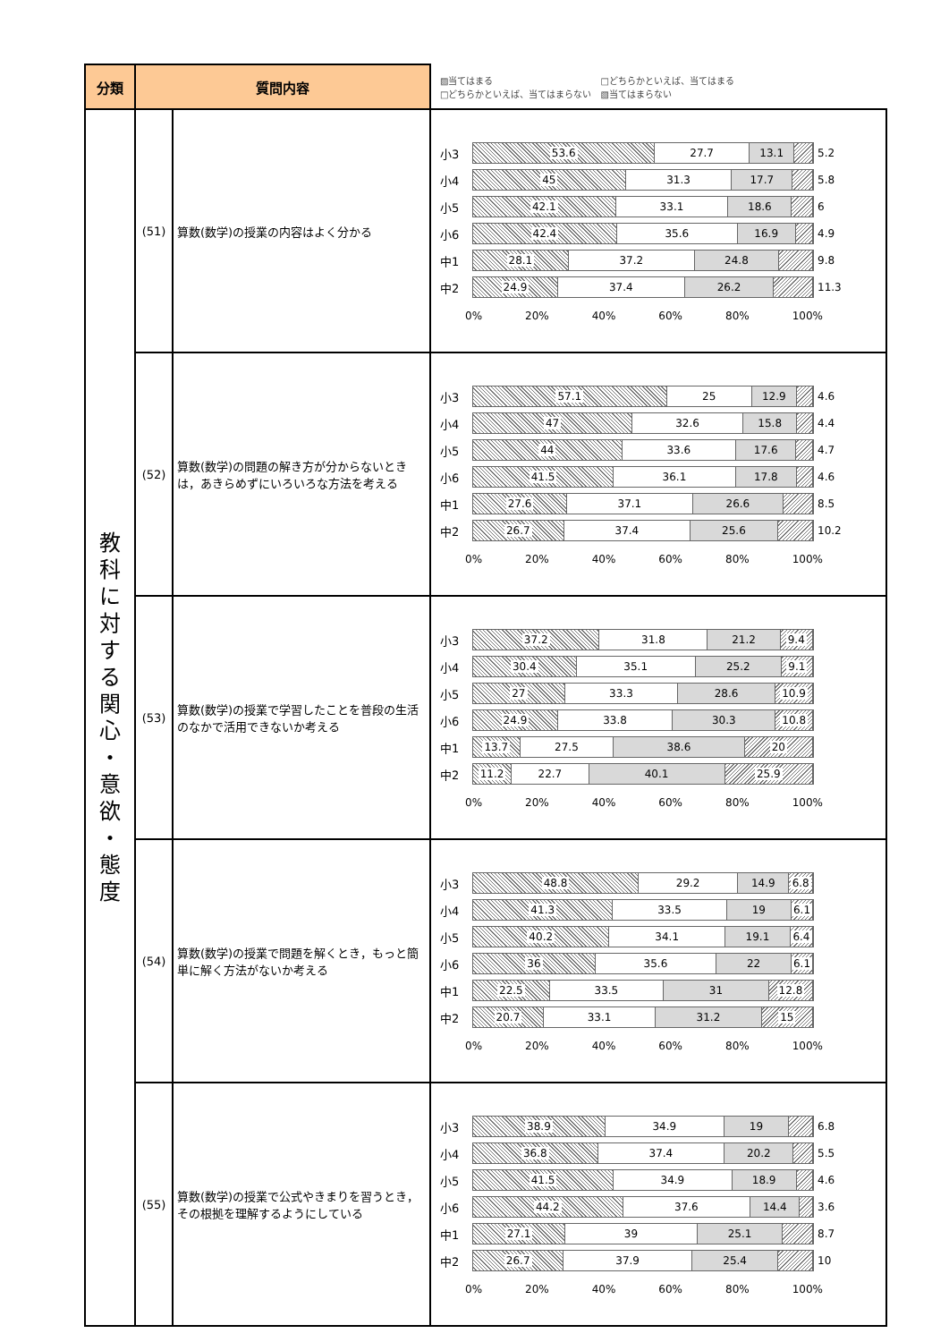| 分類 | 質問内容 | | ▨当てはまる □どちらかといえば、当てはまる □どちらかといえば、当てはまらない ▧当てはまらない |
| 教 科 に 対 す る 関 心 ・ 意 欲 ・ 態 度 | (51) | 算数(数学)の授業の内容はよく分かる | 小3 53.6 27.7 13.1 5.2 小4 45 31.3 17.7 5.8 小5 42.1 33.1 18.6 6 小6 42.4 35.6 16.9 4.9 中1 28.1 37.2 24.8 9.8 中2 24.9 37.4 26.2 11.3 0% 20% 40% 60% 80% 100% |
| | (52) | 算数(数学)の問題の解き方が分からないときは，あきらめずにいろいろな方法を考える | 小3 57.1 25 12.9 4.6 小4 47 32.6 15.8 4.4 小5 44 33.6 17.6 4.7 小6 41.5 36.1 17.8 4.6 中1 27.6 37.1 26.6 8.5 中2 26.7 37.4 25.6 10.2 0% 20% 40% 60% 80% 100% |
| | (53) | 算数(数学)の授業で学習したことを普段の生活のなかで活用できないか考える | 小3 37.2 31.8 21.2 9.4 小4 30.4 35.1 25.2 9.1 小5 27 33.3 28.6 10.9 小6 24.9 33.8 30.3 10.8 中1 13.7 27.5 38.6 20 中2 11.2 22.7 40.1 25.9 0% 20% 40% 60% 80% 100% |
| | (54) | 算数(数学)の授業で問題を解くとき，もっと簡単に解く方法がないか考える | 小3 48.8 29.2 14.9 6.8 小4 41.3 33.5 19 6.1 小5 40.2 34.1 19.1 6.4 小6 36 35.6 22 6.1 中1 22.5 33.5 31 12.8 中2 20.7 33.1 31.2 15 0% 20% 40% 60% 80% 100% |
| | (55) | 算数(数学)の授業で公式やきまりを習うとき，その根拠を理解するようにしている | 小3 38.9 34.9 19 6.8 小4 36.8 37.4 20.2 5.5 小5 41.5 34.9 18.9 4.6 小6 44.2 37.6 14.4 3.6 中1 27.1 39 25.1 8.7 中2 26.7 37.9 25.4 10 0% 20% 40% 60% 80% 100% |